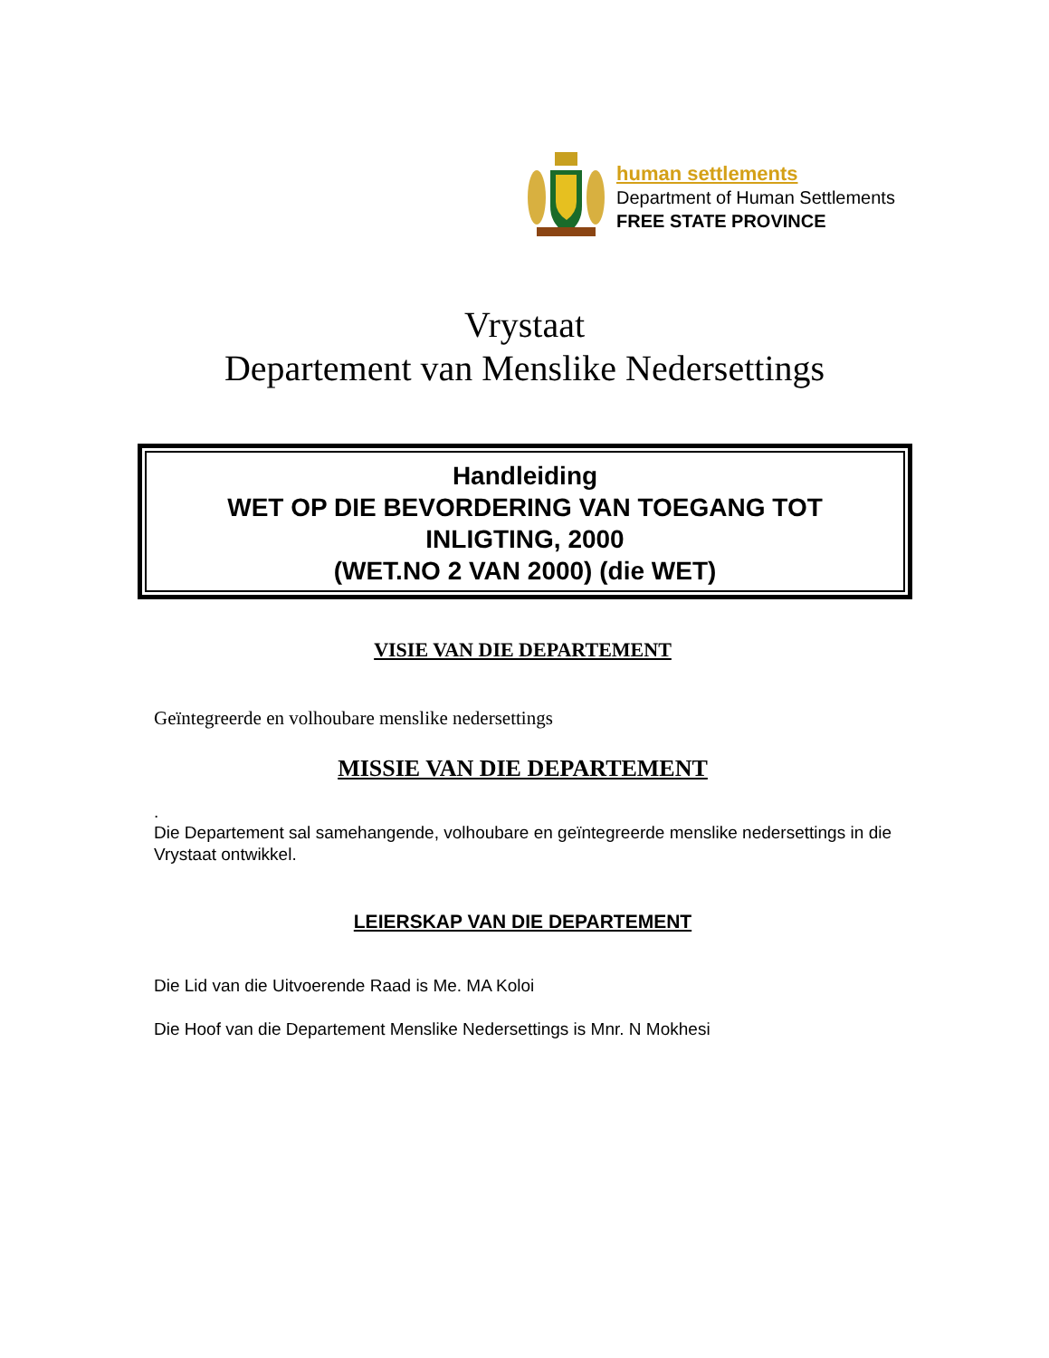human settlements
Department of Human Settlements
FREE STATE PROVINCE
Vrystaat
Departement van Menslike Nedersettings
Handleiding
WET OP DIE BEVORDERING VAN TOEGANG TOT
INLIGTING, 2000
(WET.NO 2 VAN 2000) (die WET)
VISIE VAN DIE DEPARTEMENT
Geïntegreerde en volhoubare menslike nedersettings
MISSIE VAN DIE DEPARTEMENT
.
Die Departement sal samehangende, volhoubare en geïntegreerde menslike nedersettings in die Vrystaat ontwikkel.
LEIERSKAP VAN DIE DEPARTEMENT
Die Lid van die Uitvoerende Raad is Me. MA Koloi
Die Hoof van die Departement Menslike Nedersettings is Mnr. N Mokhesi